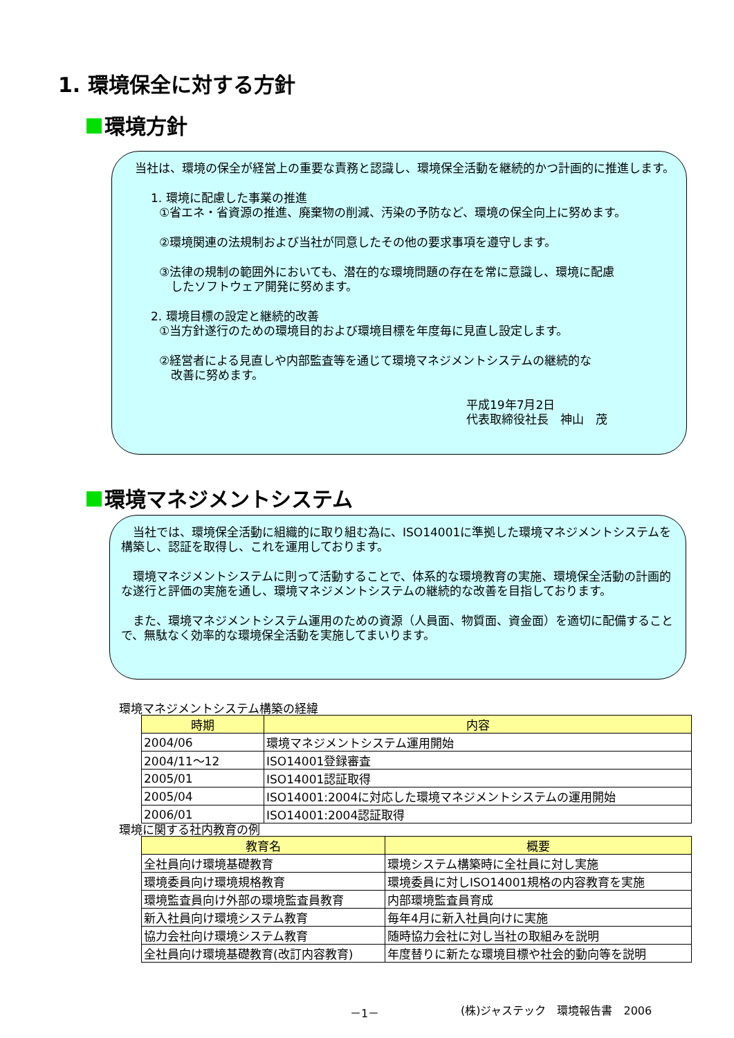1. 環境保全に対する方針
環境方針
　当社は、環境の保全が経営上の重要な責務と認識し、環境保全活動を継続的かつ計画的に推進します。
1. 環境に配慮した事業の推進
①省エネ・省資源の推進、廃棄物の削減、汚染の予防など、環境の保全向上に努めます。
②環境関連の法規制および当社が同意したその他の要求事項を遵守します。
③法律の規制の範囲外においても、潜在的な環境問題の存在を常に意識し、環境に配慮
　したソフトウェア開発に努めます。
2. 環境目標の設定と継続的改善
①当方針遂行のための環境目的および環境目標を年度毎に見直し設定します。
②経営者による見直しや内部監査等を通じて環境マネジメントシステムの継続的な
　改善に努めます。
平成19年7月2日
代表取締役社長　神山　茂
環境マネジメントシステム
　当社では、環境保全活動に組織的に取り組む為に、ISO14001に準拠した環境マネジメントシステムを構築し、認証を取得し、これを運用しております。
　環境マネジメントシステムに則って活動することで、体系的な環境教育の実施、環境保全活動の計画的な遂行と評価の実施を通し、環境マネジメントシステムの継続的な改善を目指しております。
　また、環境マネジメントシステム運用のための資源（人員面、物質面、資金面）を適切に配備することで、無駄なく効率的な環境保全活動を実施してまいります。
環境マネジメントシステム構築の経緯
| 時期 | 内容 |
| --- | --- |
| 2004/06 | 環境マネジメントシステム運用開始 |
| 2004/11～12 | ISO14001登録審査 |
| 2005/01 | ISO14001認証取得 |
| 2005/04 | ISO14001:2004に対応した環境マネジメントシステムの運用開始 |
| 2006/01 | ISO14001:2004認証取得 |
環境に関する社内教育の例
| 教育名 | 概要 |
| --- | --- |
| 全社員向け環境基礎教育 | 環境システム構築時に全社員に対し実施 |
| 環境委員向け環境規格教育 | 環境委員に対しISO14001規格の内容教育を実施 |
| 環境監査員向け外部の環境監査員教育 | 内部環境監査員育成 |
| 新入社員向け環境システム教育 | 毎年4月に新入社員向けに実施 |
| 協力会社向け環境システム教育 | 随時協力会社に対し当社の取組みを説明 |
| 全社員向け環境基礎教育(改訂内容教育) | 年度替りに新たな環境目標や社会的動向等を説明 |
－1－ (株)ジャステック　環境報告書　2006